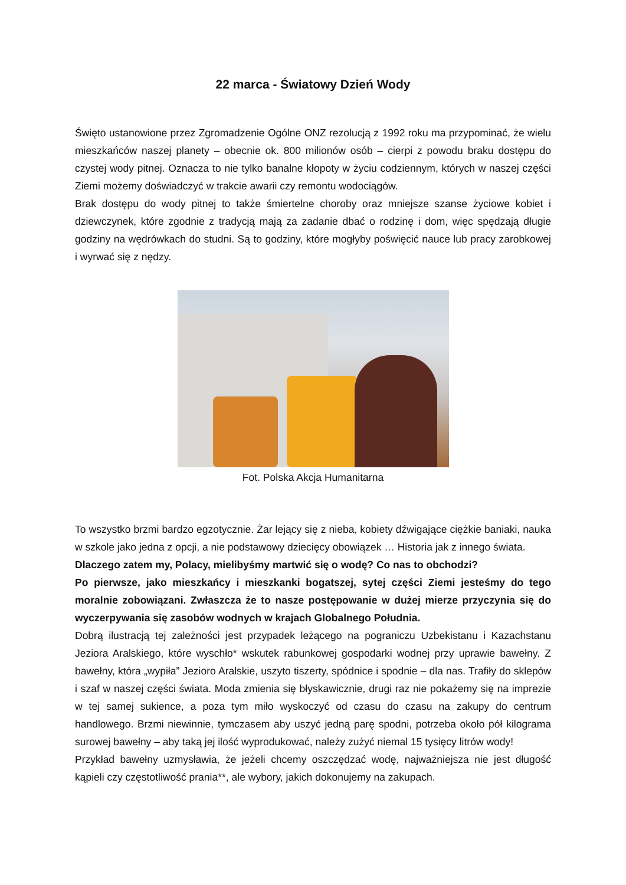22 marca - Światowy Dzień Wody
Święto ustanowione przez Zgromadzenie Ogólne ONZ rezolucją z 1992 roku ma przypominać, że wielu mieszkańców naszej planety – obecnie ok. 800 milionów osób – cierpi z powodu braku dostępu do czystej wody pitnej. Oznacza to nie tylko banalne kłopoty w życiu codziennym, których w naszej części Ziemi możemy doświadczyć w trakcie awarii czy remontu wodociągów.
Brak dostępu do wody pitnej to także śmiertelne choroby oraz mniejsze szanse życiowe kobiet i dziewczynek, które zgodnie z tradycją mają za zadanie dbać o rodzinę i dom, więc spędzają długie godziny na wędrówkach do studni. Są to godziny, które mogłyby poświęcić nauce lub pracy zarobkowej i wyrwać się z nędzy.
Fot. Polska Akcja Humanitarna
To wszystko brzmi bardzo egzotycznie. Żar lejący się z nieba, kobiety dźwigające ciężkie baniaki, nauka w szkole jako jedna z opcji, a nie podstawowy dziecięcy obowiązek … Historia jak z innego świata.
Dlaczego zatem my, Polacy, mielibyśmy martwić się o wodę? Co nas to obchodzi?
Po pierwsze, jako mieszkańcy i mieszkanki bogatszej, sytej części Ziemi jesteśmy do tego moralnie zobowiązani. Zwłaszcza że to nasze postępowanie w dużej mierze przyczynia się do wyczerpywania się zasobów wodnych w krajach Globalnego Południa.
Dobrą ilustracją tej zależności jest przypadek leżącego na pograniczu Uzbekistanu i Kazachstanu Jeziora Aralskiego, które wyschło* wskutek rabunkowej gospodarki wodnej przy uprawie bawełny. Z bawełny, która „wypiła” Jezioro Aralskie, uszyto tiszerty, spódnice i spodnie – dla nas. Trafiły do sklepów i szaf w naszej części świata. Moda zmienia się błyskawicznie, drugi raz nie pokażemy się na imprezie w tej samej sukience, a poza tym miło wyskoczyć od czasu do czasu na zakupy do centrum handlowego. Brzmi niewinnie, tymczasem aby uszyć jedną parę spodni, potrzeba około pół kilograma surowej bawełny – aby taką jej ilość wyprodukować, należy zużyć niemal 15 tysięcy litrów wody!
Przykład bawełny uzmysławia, że jeżeli chcemy oszczędzać wodę, najważniejsza nie jest długość kąpieli czy częstotliwość prania**, ale wybory, jakich dokonujemy na zakupach.